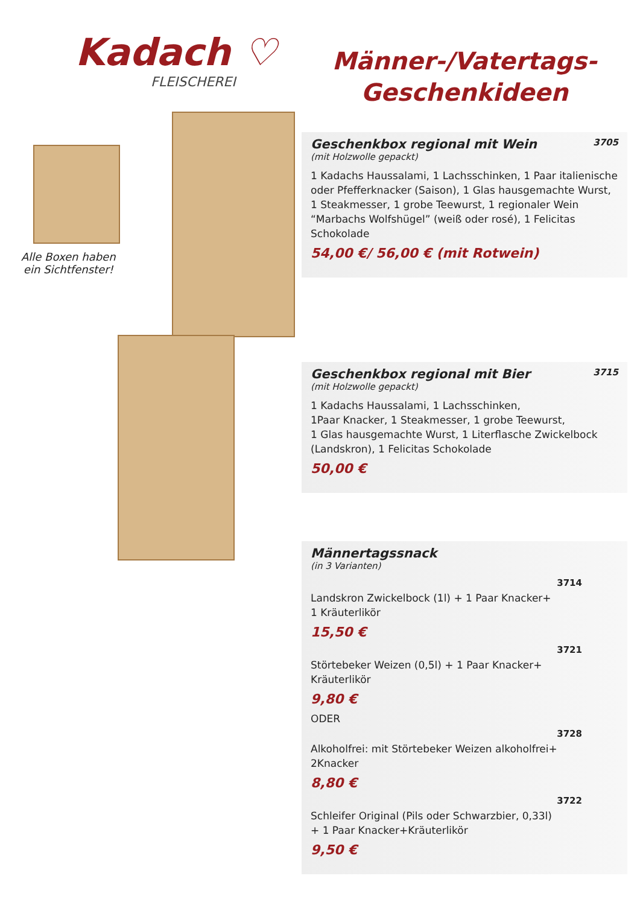Kadach ♡
FLEISCHEREI
Alle Boxen haben
ein Sichtfenster!
Männer-/Vatertags-
Geschenkideen
Geschenkbox regional mit Wein 3705
(mit Holzwolle gepackt)
1 Kadachs Haussalami, 1 Lachsschinken, 1 Paar italienische oder Pfefferknacker (Saison), 1 Glas hausgemachte Wurst, 1 Steakmesser, 1 grobe Teewurst, 1 regionaler Wein “Marbachs Wolfshügel” (weiß oder rosé), 1 Felicitas Schokolade
54,00 €/ 56,00 € (mit Rotwein)
Geschenkbox regional mit Bier 3715
(mit Holzwolle gepackt)
1 Kadachs Haussalami, 1 Lachsschinken,
1Paar Knacker, 1 Steakmesser, 1 grobe Teewurst,
1 Glas hausgemachte Wurst, 1 Literflasche Zwickelbock (Landskron), 1 Felicitas Schokolade
50,00 €
Männertagssnack
(in 3 Varianten)
3714
Landskron Zwickelbock (1l) + 1 Paar Knacker+
1 Kräuterlikör
15,50 €
3721
Störtebeker Weizen (0,5l) + 1 Paar Knacker+
Kräuterlikör
9,80 €
ODER
3728
Alkoholfrei: mit Störtebeker Weizen alkoholfrei+
2Knacker
8,80 €
3722
Schleifer Original (Pils oder Schwarzbier, 0,33l)
+ 1 Paar Knacker+Kräuterlikör
9,50 €